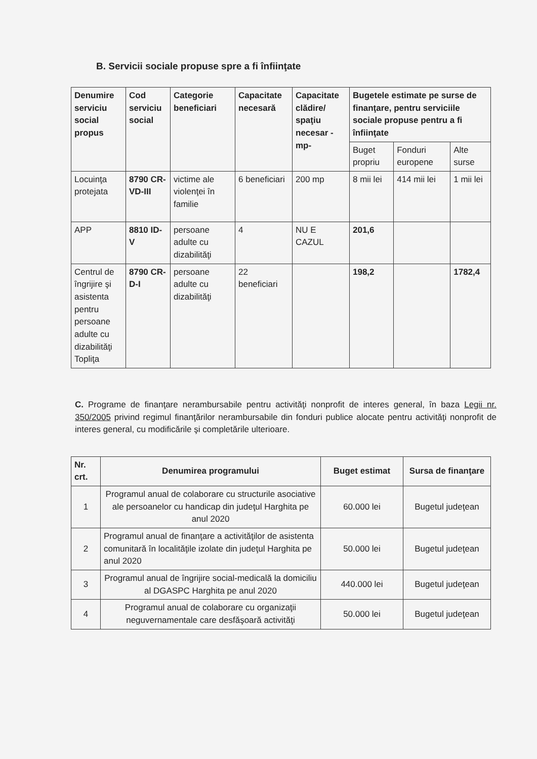B. Servicii sociale propuse spre a fi înfiinţate
| Denumire serviciu social propus | Cod serviciu social | Categorie beneficiari | Capacitate necesară | Capacitate clădire/ spaţiu necesar -mp- | Bugetele estimate pe surse de finanţare, pentru serviciile sociale propuse pentru a fi înfiinţate | | |
| --- | --- | --- | --- | --- | --- | --- | --- |
| | | | | | Buget propriu | Fonduri europene | Alte surse |
| Locuinţa protejata | 8790 CR-VD-III | victime ale violenţei în familie | 6 beneficiari | 200 mp | 8 mii lei | 414 mii lei | 1 mii lei |
| APP | 8810 ID-V | persoane adulte cu dizabilităţi | 4 | NU E CAZUL | 201,6 | | |
| Centrul de îngrijire şi asistenta pentru persoane adulte cu dizabilităţi Topliţa | 8790 CR-D-I | persoane adulte cu dizabilităţi | 22 beneficiari | | 198,2 | | 1782,4 |
C. Programe de finanţare nerambursabile pentru activităţi nonprofit de interes general, în baza Legii nr. 350/2005 privind regimul finanţărilor nerambursabile din fonduri publice alocate pentru activităţi nonprofit de interes general, cu modificările şi completările ulterioare.
| Nr. crt. | Denumirea programului | Buget estimat | Sursa de finanţare |
| --- | --- | --- | --- |
| 1 | Programul anual de colaborare cu structurile asociative ale persoanelor cu handicap din judeţul Harghita pe anul 2020 | 60.000 lei | Bugetul judeţean |
| 2 | Programul anual de finanţare a activităţilor de asistenta comunitară în localităţile izolate din judeţul Harghita pe anul 2020 | 50.000 lei | Bugetul judeţean |
| 3 | Programul anual de îngrijire social-medicală la domiciliu al DGASPC Harghita pe anul 2020 | 440.000 lei | Bugetul judeţean |
| 4 | Programul anual de colaborare cu organizaţii neguvernamentale care desfăşoară activităţi | 50.000 lei | Bugetul judeţean |